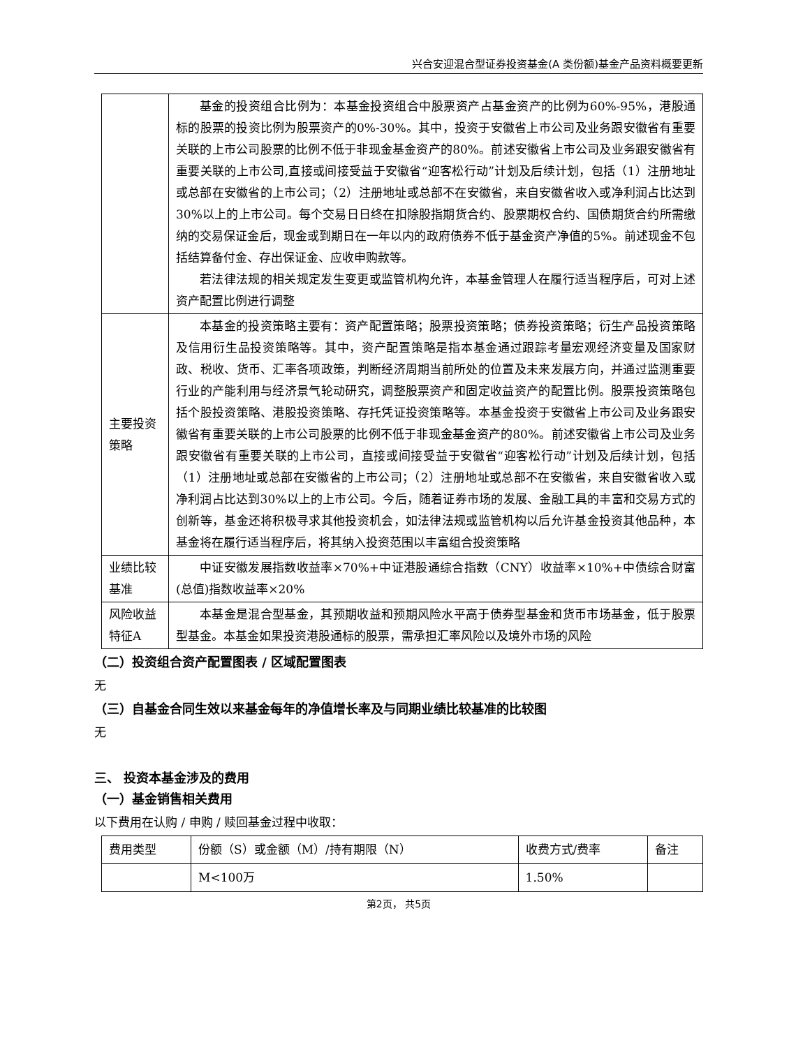兴合安迎混合型证券投资基金(A 类份额)基金产品资料概要更新
| | 基金的投资组合比例为：本基金投资组合中股票资产占基金资产的比例为60%-95%，港股通标的股票的投资比例为股票资产的0%-30%。其中，投资于安徽省上市公司及业务跟安徽省有重要关联的上市公司股票的比例不低于非现金基金资产的80%。前述安徽省上市公司及业务跟安徽省有重要关联的上市公司,直接或间接受益于安徽省“迎客松行动”计划及后续计划，包括（1）注册地址或总部在安徽省的上市公司；（2）注册地址或总部不在安徽省，来自安徽省收入或净利润占比达到30%以上的上市公司。每个交易日日终在扣除股指期货合约、股票期权合约、国债期货合约所需缴纳的交易保证金后，现金或到期日在一年以内的政府债券不低于基金资产净值的5%。前述现金不包括结算备付金、存出保证金、应收申购款等。 若法律法规的相关规定发生变更或监管机构允许，本基金管理人在履行适当程序后，可对上述资产配置比例进行调整 |
| 主要投资策略 | 本基金的投资策略主要有：资产配置策略；股票投资策略；债券投资策略；衍生产品投资策略及信用衍生品投资策略等。其中，资产配置策略是指本基金通过跟踪考量宏观经济变量及国家财政、税收、货币、汇率各项政策，判断经济周期当前所处的位置及未来发展方向，并通过监测重要行业的产能利用与经济景气轮动研究，调整股票资产和固定收益资产的配置比例。股票投资策略包括个股投资策略、港股投资策略、存托凭证投资策略等。本基金投资于安徽省上市公司及业务跟安徽省有重要关联的上市公司股票的比例不低于非现金基金资产的80%。前述安徽省上市公司及业务跟安徽省有重要关联的上市公司，直接或间接受益于安徽省“迎客松行动”计划及后续计划，包括（1）注册地址或总部在安徽省的上市公司；（2）注册地址或总部不在安徽省，来自安徽省收入或净利润占比达到30%以上的上市公司。今后，随着证券市场的发展、金融工具的丰富和交易方式的创新等，基金还将积极寻求其他投资机会，如法律法规或监管机构以后允许基金投资其他品种，本基金将在履行适当程序后，将其纳入投资范围以丰富组合投资策略 |
| 业绩比较基准 | 中证安徽发展指数收益率×70%+中证港股通综合指数（CNY）收益率×10%+中债综合财富(总值)指数收益率×20% |
| 风险收益特征A | 本基金是混合型基金，其预期收益和预期风险水平高于债券型基金和货币市场基金，低于股票型基金。本基金如果投资港股通标的股票，需承担汇率风险以及境外市场的风险 |
（二）投资组合资产配置图表 / 区域配置图表
无
（三）自基金合同生效以来基金每年的净值增长率及与同期业绩比较基准的比较图
无
三、 投资本基金涉及的费用
（一）基金销售相关费用
以下费用在认购 / 申购 / 赎回基金过程中收取：
| 费用类型 | 份额（S）或金额（M）/持有期限（N） | 收费方式/费率 | 备注 |
| | M<100万 | 1.50% | |
第2页， 共5页